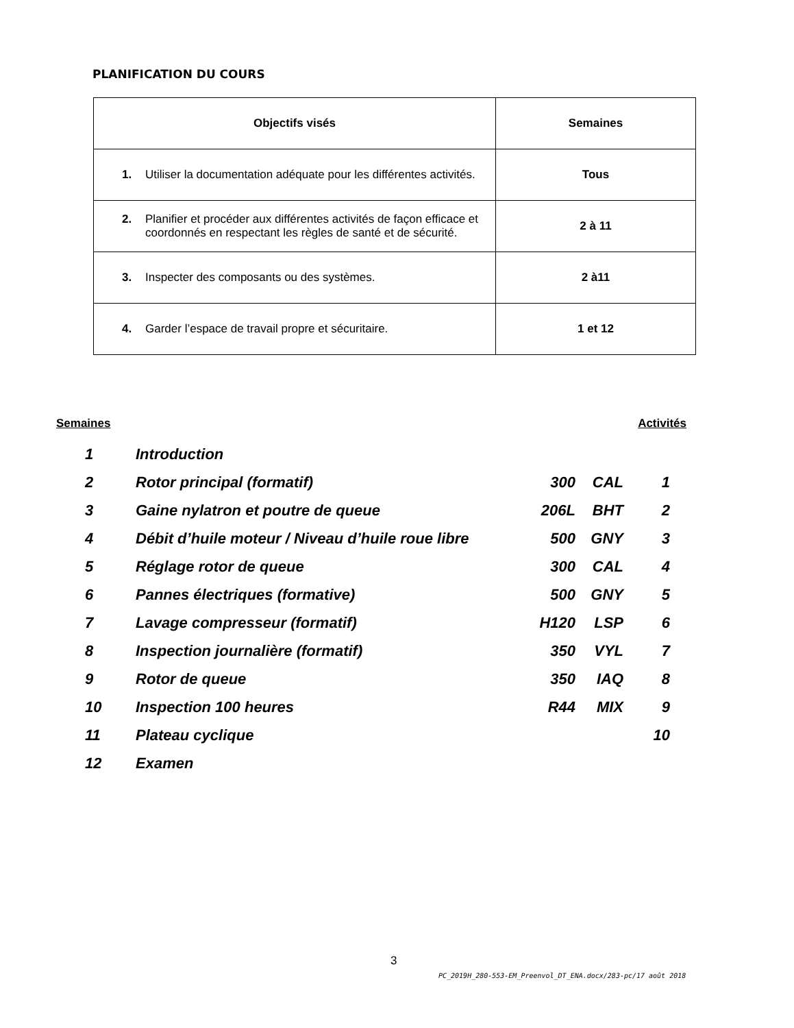PLANIFICATION DU COURS
| Objectifs visés | Semaines |
| --- | --- |
| 1. Utiliser la documentation adéquate pour les différentes activités. | Tous |
| 2. Planifier et procéder aux différentes activités de façon efficace et coordonnés en respectant les règles de santé et de sécurité. | 2 à 11 |
| 3. Inspecter des composants ou des systèmes. | 2 à11 |
| 4. Garder l’espace de travail propre et sécuritaire. | 1 et 12 |
Semaines Activités
| 1 | Introduction | | | |
| 2 | Rotor principal (formatif) | 300 | CAL | 1 |
| 3 | Gaine nylatron et poutre de queue | 206L | BHT | 2 |
| 4 | Débit d’huile moteur / Niveau d’huile roue libre | 500 | GNY | 3 |
| 5 | Réglage rotor de queue | 300 | CAL | 4 |
| 6 | Pannes électriques (formative) | 500 | GNY | 5 |
| 7 | Lavage compresseur (formatif) | H120 | LSP | 6 |
| 8 | Inspection journalière (formatif) | 350 | VYL | 7 |
| 9 | Rotor de queue | 350 | IAQ | 8 |
| 10 | Inspection 100 heures | R44 | MIX | 9 |
| 11 | Plateau cyclique | | | 10 |
| 12 | Examen | | | |
3
PC_2019H_280-553-EM_Preenvol_DT_ENA.docx/283-pc/17 août 2018